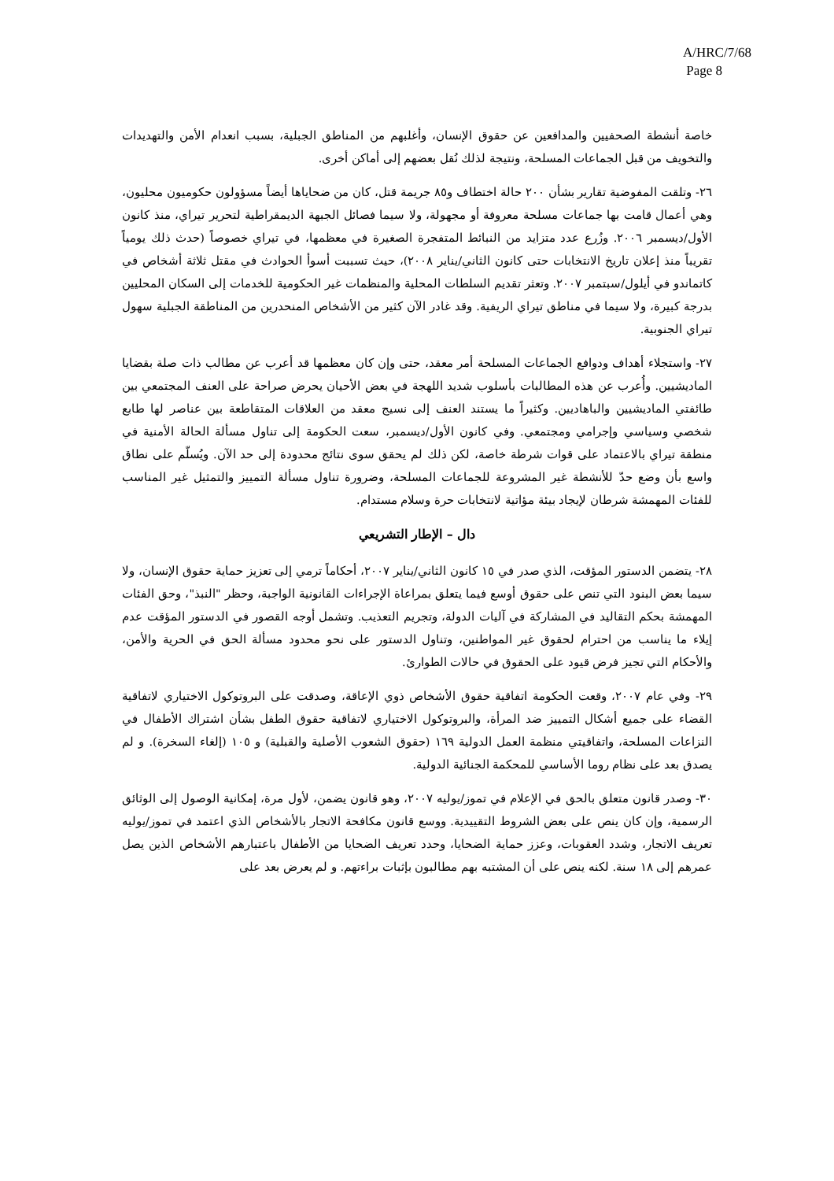A/HRC/7/68
Page 8
خاصة أنشطة الصحفيين والمدافعين عن حقوق الإنسان، وأغلبهم من المناطق الجبلية، بسبب انعدام الأمن والتهديدات والتخويف من قبل الجماعات المسلحة، ونتيجة لذلك نُقل بعضهم إلى أماكن أخرى.
٢٦- وتلقت المفوضية تقارير بشأن ٢٠٠ حالة اختطاف و٨٥ جريمة قتل، كان من ضحاياها أيضاً مسؤولون حكوميون محليون، وهي أعمال قامت بها جماعات مسلحة معروفة أو مجهولة، ولا سيما فصائل الجبهة الديمقراطية لتحرير تيراي، منذ كانون الأول/ديسمبر ٢٠٠٦. وزُرع عدد متزايد من النبائط المتفجرة الصغيرة في معظمها، في تيراي خصوصاً (حدث ذلك يومياً تقريباً منذ إعلان تاريخ الانتخابات حتى كانون الثاني/يناير ٢٠٠٨)، حيث تسببت أسوأ الحوادث في مقتل ثلاثة أشخاص في كاتماندو في أيلول/سبتمبر ٢٠٠٧. وتعثر تقديم السلطات المحلية والمنظمات غير الحكومية للخدمات إلى السكان المحليين بدرجة كبيرة، ولا سيما في مناطق تيراي الريفية. وقد غادر الآن كثير من الأشخاص المنحدرين من المناطقة الجبلية سهول تيراي الجنوبية.
٢٧- واستجلاء أهداف ودوافع الجماعات المسلحة أمر معقد، حتى وإن كان معظمها قد أعرب عن مطالب ذات صلة بقضايا الماديشيين. وأُعرب عن هذه المطالبات بأسلوب شديد اللهجة في بعض الأحيان يحرض صراحة على العنف المجتمعي بين طائفتي الماديشيين والباهاديين. وكثيراً ما يستند العنف إلى نسيج معقد من العلاقات المتقاطعة بين عناصر لها طابع شخصي وسياسي وإجرامي ومجتمعي. وفي كانون الأول/ديسمبر، سعت الحكومة إلى تناول مسألة الحالة الأمنية في منطقة تيراي بالاعتماد على قوات شرطة خاصة، لكن ذلك لم يحقق سوى نتائج محدودة إلى حد الآن. ويُسلّم على نطاق واسع بأن وضع حدّ للأنشطة غير المشروعة للجماعات المسلحة، وضرورة تناول مسألة التمييز والتمثيل غير المناسب للفئات المهمشة شرطان لإيجاد بيئة مؤاتية لانتخابات حرة وسلام مستدام.
دال – الإطار التشريعي
٢٨- يتضمن الدستور المؤقت، الذي صدر في ١٥ كانون الثاني/يناير ٢٠٠٧، أحكاماً ترمي إلى تعزيز حماية حقوق الإنسان، ولا سيما بعض البنود التي تنص على حقوق أوسع فيما يتعلق بمراعاة الإجراءات القانونية الواجبة، وحظر "النبذ"، وحق الفئات المهمشة بحكم التقاليد في المشاركة في آليات الدولة، وتجريم التعذيب. وتشمل أوجه القصور في الدستور المؤقت عدم إيلاء ما يناسب من احترام لحقوق غير المواطنين، وتناول الدستور على نحو محدود مسألة الحق في الحرية والأمن، والأحكام التي تجيز فرض قيود على الحقوق في حالات الطوارئ.
٢٩- وفي عام ٢٠٠٧، وقعت الحكومة اتفاقية حقوق الأشخاص ذوي الإعاقة، وصدقت على البروتوكول الاختياري لاتفاقية القضاء على جميع أشكال التمييز ضد المرأة، والبروتوكول الاختياري لاتفاقية حقوق الطفل بشأن اشتراك الأطفال في النزاعات المسلحة، واتفاقيتي منظمة العمل الدولية ١٦٩ (حقوق الشعوب الأصلية والقبلية) و ١٠٥ (إلغاء السخرة). و لم يصدق بعد على نظام روما الأساسي للمحكمة الجنائية الدولية.
٣٠- وصدر قانون متعلق بالحق في الإعلام في تموز/يوليه ٢٠٠٧، وهو قانون يضمن، لأول مرة، إمكانية الوصول إلى الوثائق الرسمية، وإن كان ينص على بعض الشروط التقييدية. ووسع قانون مكافحة الاتجار بالأشخاص الذي اعتمد في تموز/يوليه تعريف الاتجار، وشدد العقوبات، وعزز حماية الضحايا، وحدد تعريف الضحايا من الأطفال باعتبارهم الأشخاص الذين يصل عمرهم إلى ١٨ سنة. لكنه ينص على أن المشتبه بهم مطالبون بإثبات براءتهم. و لم يعرض بعد على